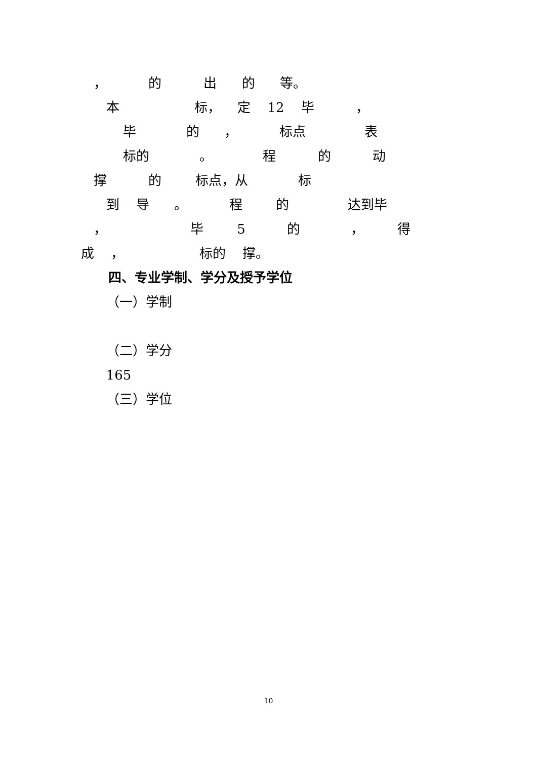， 的 出 的 等。
本 标， 定 12 毕 ，
毕 的 ， 标点 表
标的 。 程 的 动
撑 的 标点，从 标
到 导 。 程 的 达到毕
， 毕 5 的 ， 得
成 ， 标的 撑。
四、专业学制、学分及授予学位
（一）学制
（二）学分
165
（三）学位
10